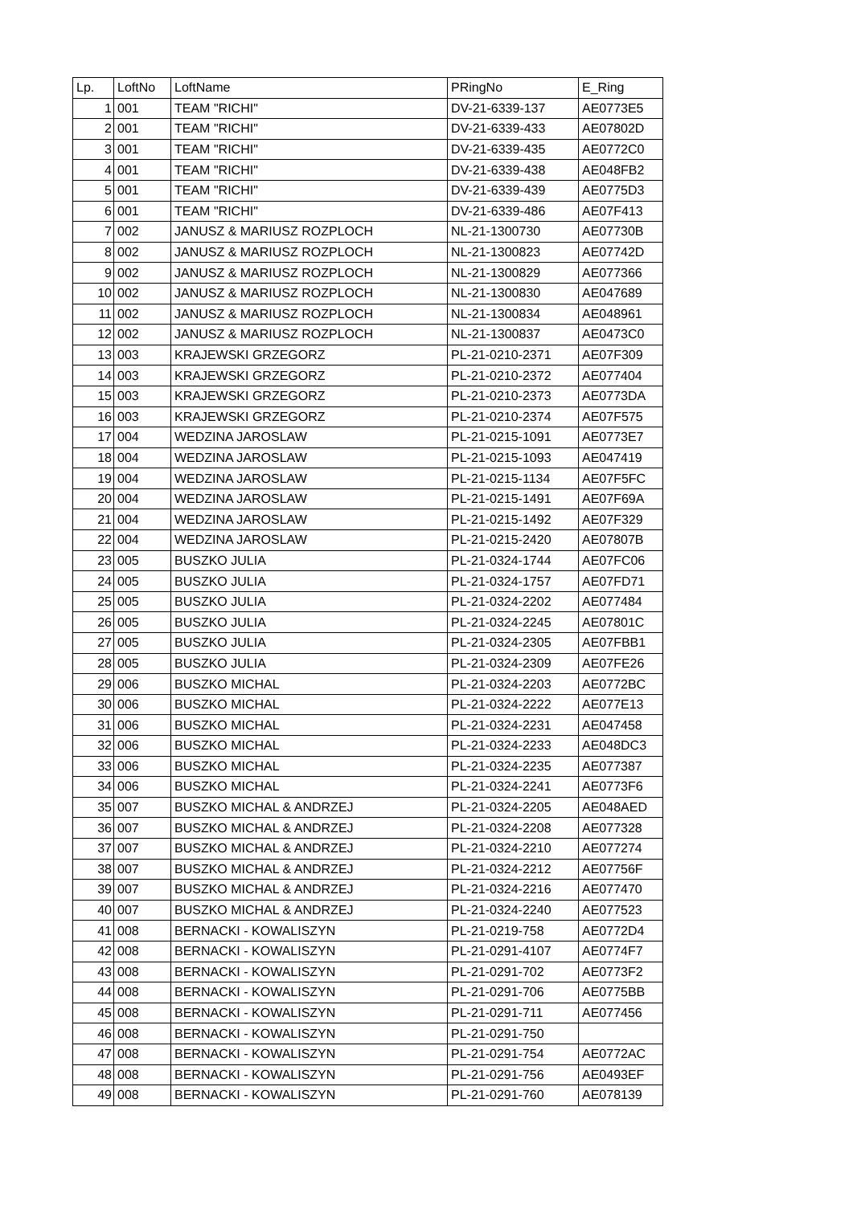| Lp. | LoftNo | LoftName | PRingNo | E_Ring |
| --- | --- | --- | --- | --- |
| 1 | 001 | TEAM "RICHI" | DV-21-6339-137 | AE0773E5 |
| 2 | 001 | TEAM "RICHI" | DV-21-6339-433 | AE07802D |
| 3 | 001 | TEAM "RICHI" | DV-21-6339-435 | AE0772C0 |
| 4 | 001 | TEAM "RICHI" | DV-21-6339-438 | AE048FB2 |
| 5 | 001 | TEAM "RICHI" | DV-21-6339-439 | AE0775D3 |
| 6 | 001 | TEAM "RICHI" | DV-21-6339-486 | AE07F413 |
| 7 | 002 | JANUSZ & MARIUSZ ROZPLOCH | NL-21-1300730 | AE07730B |
| 8 | 002 | JANUSZ & MARIUSZ ROZPLOCH | NL-21-1300823 | AE07742D |
| 9 | 002 | JANUSZ & MARIUSZ ROZPLOCH | NL-21-1300829 | AE077366 |
| 10 | 002 | JANUSZ & MARIUSZ ROZPLOCH | NL-21-1300830 | AE047689 |
| 11 | 002 | JANUSZ & MARIUSZ ROZPLOCH | NL-21-1300834 | AE048961 |
| 12 | 002 | JANUSZ & MARIUSZ ROZPLOCH | NL-21-1300837 | AE0473C0 |
| 13 | 003 | KRAJEWSKI GRZEGORZ | PL-21-0210-2371 | AE07F309 |
| 14 | 003 | KRAJEWSKI GRZEGORZ | PL-21-0210-2372 | AE077404 |
| 15 | 003 | KRAJEWSKI GRZEGORZ | PL-21-0210-2373 | AE0773DA |
| 16 | 003 | KRAJEWSKI GRZEGORZ | PL-21-0210-2374 | AE07F575 |
| 17 | 004 | WEDZINA JAROSLAW | PL-21-0215-1091 | AE0773E7 |
| 18 | 004 | WEDZINA JAROSLAW | PL-21-0215-1093 | AE047419 |
| 19 | 004 | WEDZINA JAROSLAW | PL-21-0215-1134 | AE07F5FC |
| 20 | 004 | WEDZINA JAROSLAW | PL-21-0215-1491 | AE07F69A |
| 21 | 004 | WEDZINA JAROSLAW | PL-21-0215-1492 | AE07F329 |
| 22 | 004 | WEDZINA JAROSLAW | PL-21-0215-2420 | AE07807B |
| 23 | 005 | BUSZKO JULIA | PL-21-0324-1744 | AE07FC06 |
| 24 | 005 | BUSZKO JULIA | PL-21-0324-1757 | AE07FD71 |
| 25 | 005 | BUSZKO JULIA | PL-21-0324-2202 | AE077484 |
| 26 | 005 | BUSZKO JULIA | PL-21-0324-2245 | AE07801C |
| 27 | 005 | BUSZKO JULIA | PL-21-0324-2305 | AE07FBB1 |
| 28 | 005 | BUSZKO JULIA | PL-21-0324-2309 | AE07FE26 |
| 29 | 006 | BUSZKO MICHAL | PL-21-0324-2203 | AE0772BC |
| 30 | 006 | BUSZKO MICHAL | PL-21-0324-2222 | AE077E13 |
| 31 | 006 | BUSZKO MICHAL | PL-21-0324-2231 | AE047458 |
| 32 | 006 | BUSZKO MICHAL | PL-21-0324-2233 | AE048DC3 |
| 33 | 006 | BUSZKO MICHAL | PL-21-0324-2235 | AE077387 |
| 34 | 006 | BUSZKO MICHAL | PL-21-0324-2241 | AE0773F6 |
| 35 | 007 | BUSZKO MICHAL & ANDRZEJ | PL-21-0324-2205 | AE048AED |
| 36 | 007 | BUSZKO MICHAL & ANDRZEJ | PL-21-0324-2208 | AE077328 |
| 37 | 007 | BUSZKO MICHAL & ANDRZEJ | PL-21-0324-2210 | AE077274 |
| 38 | 007 | BUSZKO MICHAL & ANDRZEJ | PL-21-0324-2212 | AE07756F |
| 39 | 007 | BUSZKO MICHAL & ANDRZEJ | PL-21-0324-2216 | AE077470 |
| 40 | 007 | BUSZKO MICHAL & ANDRZEJ | PL-21-0324-2240 | AE077523 |
| 41 | 008 | BERNACKI - KOWALISZYN | PL-21-0219-758 | AE0772D4 |
| 42 | 008 | BERNACKI - KOWALISZYN | PL-21-0291-4107 | AE0774F7 |
| 43 | 008 | BERNACKI - KOWALISZYN | PL-21-0291-702 | AE0773F2 |
| 44 | 008 | BERNACKI - KOWALISZYN | PL-21-0291-706 | AE0775BB |
| 45 | 008 | BERNACKI - KOWALISZYN | PL-21-0291-711 | AE077456 |
| 46 | 008 | BERNACKI - KOWALISZYN | PL-21-0291-750 | |
| 47 | 008 | BERNACKI - KOWALISZYN | PL-21-0291-754 | AE0772AC |
| 48 | 008 | BERNACKI - KOWALISZYN | PL-21-0291-756 | AE0493EF |
| 49 | 008 | BERNACKI - KOWALISZYN | PL-21-0291-760 | AE078139 |